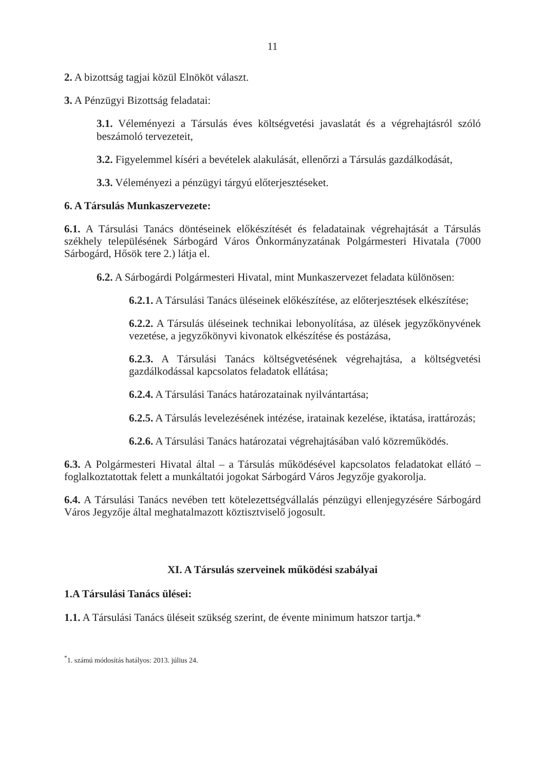11
2. A bizottság tagjai közül Elnököt választ.
3. A Pénzügyi Bizottság feladatai:
3.1. Véleményezi a Társulás éves költségvetési javaslatát és a végrehajtásról szóló beszámoló tervezeteit,
3.2. Figyelemmel kíséri a bevételek alakulását, ellenőrzi a Társulás gazdálkodását,
3.3. Véleményezi a pénzügyi tárgyú előterjesztéseket.
6. A Társulás Munkaszervezete:
6.1. A Társulási Tanács döntéseinek előkészítését és feladatainak végrehajtását a Társulás székhely településének Sárbogárd Város Önkormányzatának Polgármesteri Hivatala (7000 Sárbogárd, Hősök tere 2.) látja el.
6.2. A Sárbogárdi Polgármesteri Hivatal, mint Munkaszervezet feladata különösen:
6.2.1. A Társulási Tanács üléseinek előkészítése, az előterjesztések elkészítése;
6.2.2. A Társulás üléseinek technikai lebonyolítása, az ülések jegyzőkönyvének vezetése, a jegyzőkönyvi kivonatok elkészítése és postázása,
6.2.3. A Társulási Tanács költségvetésének végrehajtása, a költségvetési gazdálkodással kapcsolatos feladatok ellátása;
6.2.4. A Társulási Tanács határozatainak nyilvántartása;
6.2.5. A Társulás levelezésének intézése, iratainak kezelése, iktatása, irattározás;
6.2.6. A Társulási Tanács határozatai végrehajtásában való közreműködés.
6.3. A Polgármesteri Hivatal által – a Társulás működésével kapcsolatos feladatokat ellátó – foglalkoztatottak felett a munkáltatói jogokat Sárbogárd Város Jegyzője gyakorolja.
6.4. A Társulási Tanács nevében tett kötelezettségvállalás pénzügyi ellenjegyzésére Sárbogárd Város Jegyzője által meghatalmazott köztisztviselő jogosult.
XI. A Társulás szerveinek működési szabályai
1.A Társulási Tanács ülései:
1.1. A Társulási Tanács üléseit szükség szerint, de évente minimum hatszor tartja.*
<sup>*</sup> 1. számú módosítás hatályos: 2013. július 24.